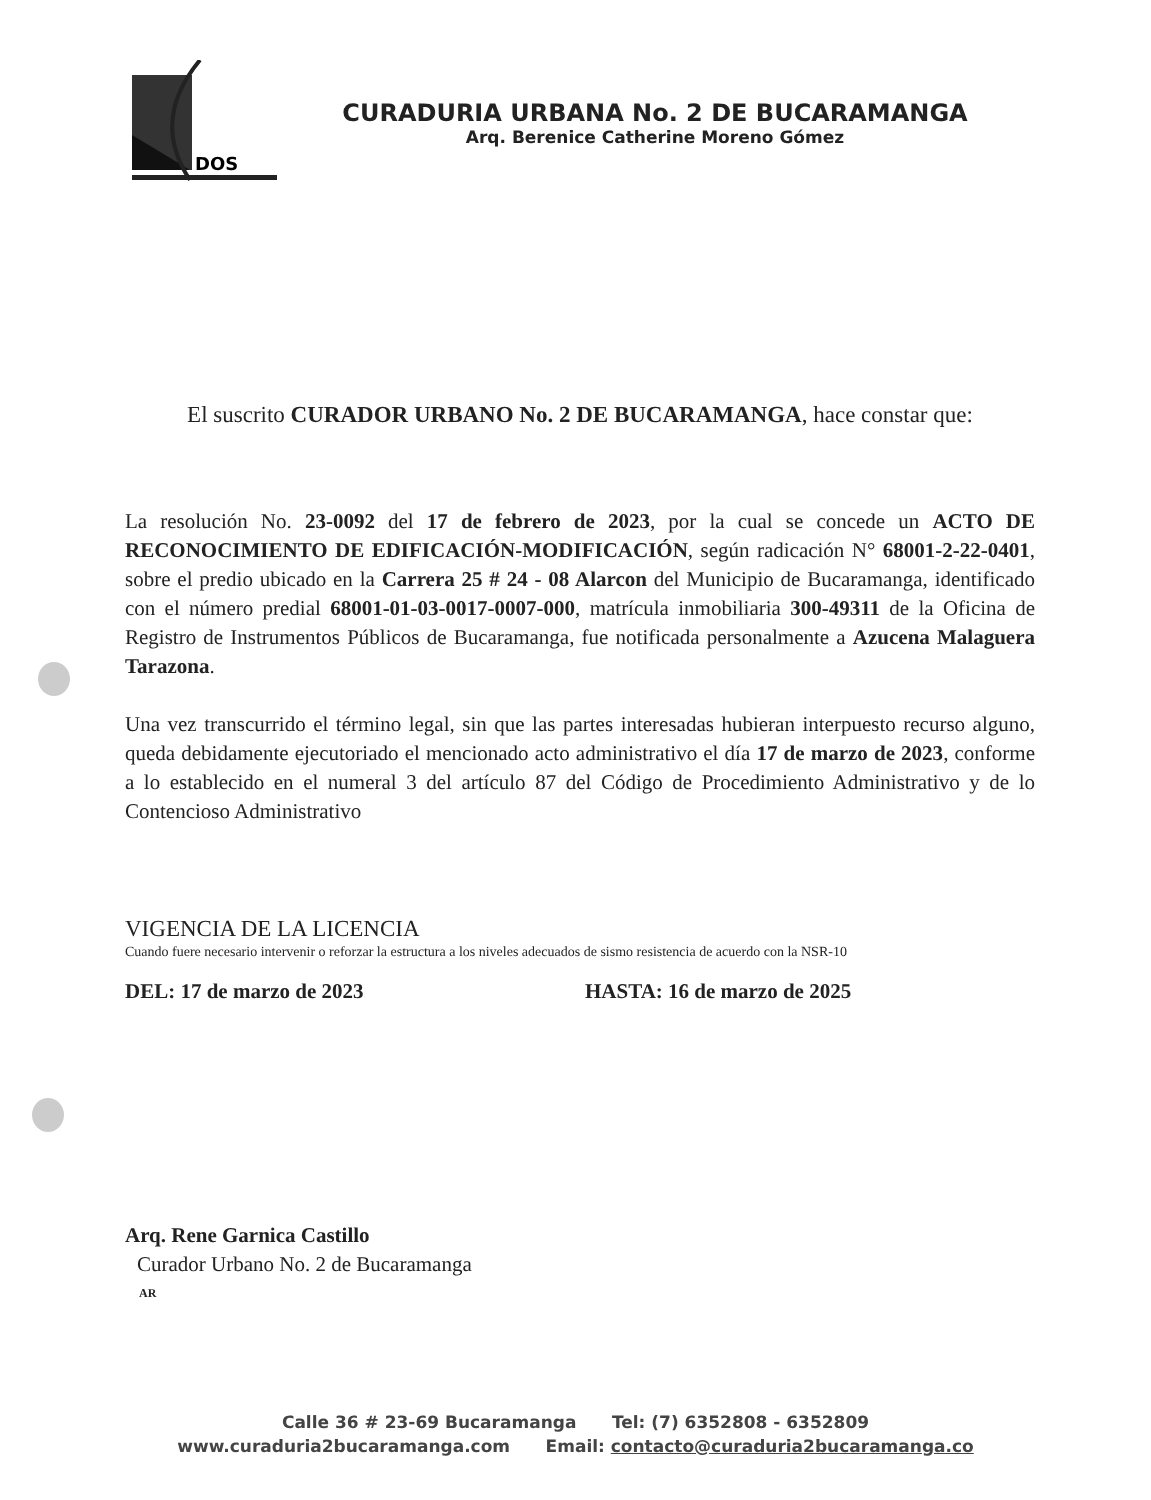DOS
CURADURIA URBANA No. 2 DE BUCARAMANGA
Arq. Berenice Catherine Moreno Gómez
El suscrito CURADOR URBANO No. 2 DE BUCARAMANGA, hace constar que:
La resolución No. 23-0092 del 17 de febrero de 2023, por la cual se concede un ACTO DE RECONOCIMIENTO DE EDIFICACIÓN-MODIFICACIÓN, según radicación N° 68001-2-22-0401, sobre el predio ubicado en la Carrera 25 # 24 - 08 Alarcon del Municipio de Bucaramanga, identificado con el número predial 68001-01-03-0017-0007-000, matrícula inmobiliaria 300-49311 de la Oficina de Registro de Instrumentos Públicos de Bucaramanga, fue notificada personalmente a Azucena Malaguera Tarazona.
Una vez transcurrido el término legal, sin que las partes interesadas hubieran interpuesto recurso alguno, queda debidamente ejecutoriado el mencionado acto administrativo el día 17 de marzo de 2023, conforme a lo establecido en el numeral 3 del artículo 87 del Código de Procedimiento Administrativo y de lo Contencioso Administrativo
VIGENCIA DE LA LICENCIA
Cuando fuere necesario intervenir o reforzar la estructura a los niveles adecuados de sismo resistencia de acuerdo con la NSR-10
DEL: 17 de marzo de 2023 HASTA: 16 de marzo de 2025
Arq. Rene Garnica Castillo
Curador Urbano No. 2 de Bucaramanga
AR
Calle 36 # 23-69 Bucaramanga Tel: (7) 6352808 - 6352809
www.curaduria2bucaramanga.com Email: contacto@curaduria2bucaramanga.co